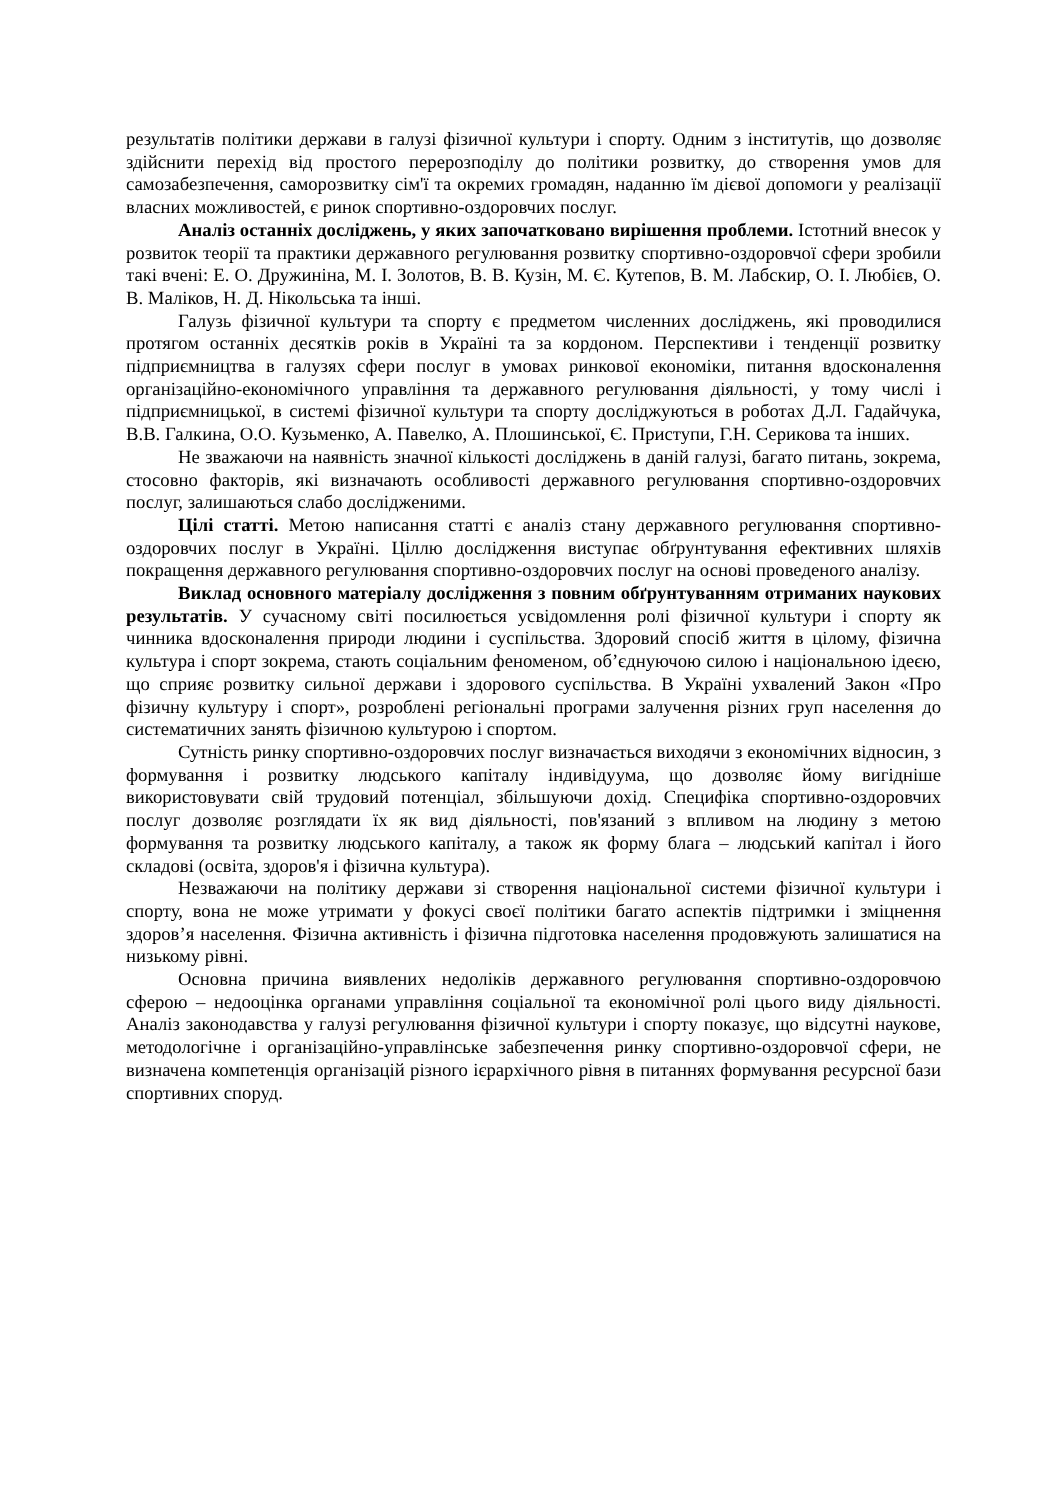результатів політики держави в галузі фізичної культури і спорту. Одним з інститутів, що дозволяє здійснити перехід від простого перерозподілу до політики розвитку, до створення умов для самозабезпечення, саморозвитку сім'ї та окремих громадян, наданню їм дієвої допомоги у реалізації власних можливостей, є ринок спортивно-оздоровчих послуг.
Аналіз останніх досліджень, у яких започатковано вирішення проблеми. Істотний внесок у розвиток теорії та практики державного регулювання розвитку спортивно-оздоровчої сфери зробили такі вчені: Е. О. Дружиніна, М. І. Золотов, В. В. Кузін, М. Є. Кутепов, В. М. Лабскир, О. І. Любієв, О. В. Маліков, Н. Д. Нікольська та інші.
Галузь фізичної культури та спорту є предметом численних досліджень, які проводилися протягом останніх десятків років в Україні та за кордоном. Перспективи і тенденції розвитку підприємництва в галузях сфери послуг в умовах ринкової економіки, питання вдосконалення організаційно-економічного управління та державного регулювання діяльності, у тому числі і підприємницької, в системі фізичної культури та спорту досліджуються в роботах Д.Л. Гадайчука, В.В. Галкина, О.О. Кузьменко, А. Павелко, А. Плошинської, Є. Приступи, Г.Н. Серикова та інших.
Не зважаючи на наявність значної кількості досліджень в даній галузі, багато питань, зокрема, стосовно факторів, які визначають особливості державного регулювання спортивно-оздоровчих послуг, залишаються слабо дослідженими.
Цілі статті. Метою написання статті є аналіз стану державного регулювання спортивно-оздоровчих послуг в Україні. Ціллю дослідження виступає обґрунтування ефективних шляхів покращення державного регулювання спортивно-оздоровчих послуг на основі проведеного аналізу.
Виклад основного матеріалу дослідження з повним обґрунтуванням отриманих наукових результатів. У сучасному світі посилюється усвідомлення ролі фізичної культури і спорту як чинника вдосконалення природи людини і суспільства. Здоровий спосіб життя в цілому, фізична культура і спорт зокрема, стають соціальним феноменом, об’єднуючою силою і національною ідеєю, що сприяє розвитку сильної держави і здорового суспільства. В Україні ухвалений Закон «Про фізичну культуру і спорт», розроблені регіональні програми залучення різних груп населення до систематичних занять фізичною культурою і спортом.
Сутність ринку спортивно-оздоровчих послуг визначається виходячи з економічних відносин, з формування і розвитку людського капіталу індивідуума, що дозволяє йому вигідніше використовувати свій трудовий потенціал, збільшуючи дохід. Специфіка спортивно-оздоровчих послуг дозволяє розглядати їх як вид діяльності, пов'язаний з впливом на людину з метою формування та розвитку людського капіталу, а також як форму блага – людський капітал і його складові (освіта, здоров'я і фізична культура).
Незважаючи на політику держави зі створення національної системи фізичної культури і спорту, вона не може утримати у фокусі своєї політики багато аспектів підтримки і зміцнення здоров’я населення. Фізична активність і фізична підготовка населення продовжують залишатися на низькому рівні.
Основна причина виявлених недоліків державного регулювання спортивно-оздоровчою сферою – недооцінка органами управління соціальної та економічної ролі цього виду діяльності. Аналіз законодавства у галузі регулювання фізичної культури і спорту показує, що відсутні наукове, методологічне і організаційно-управлінське забезпечення ринку спортивно-оздоровчої сфери, не визначена компетенція організацій різного ієрархічного рівня в питаннях формування ресурсної бази спортивних споруд.